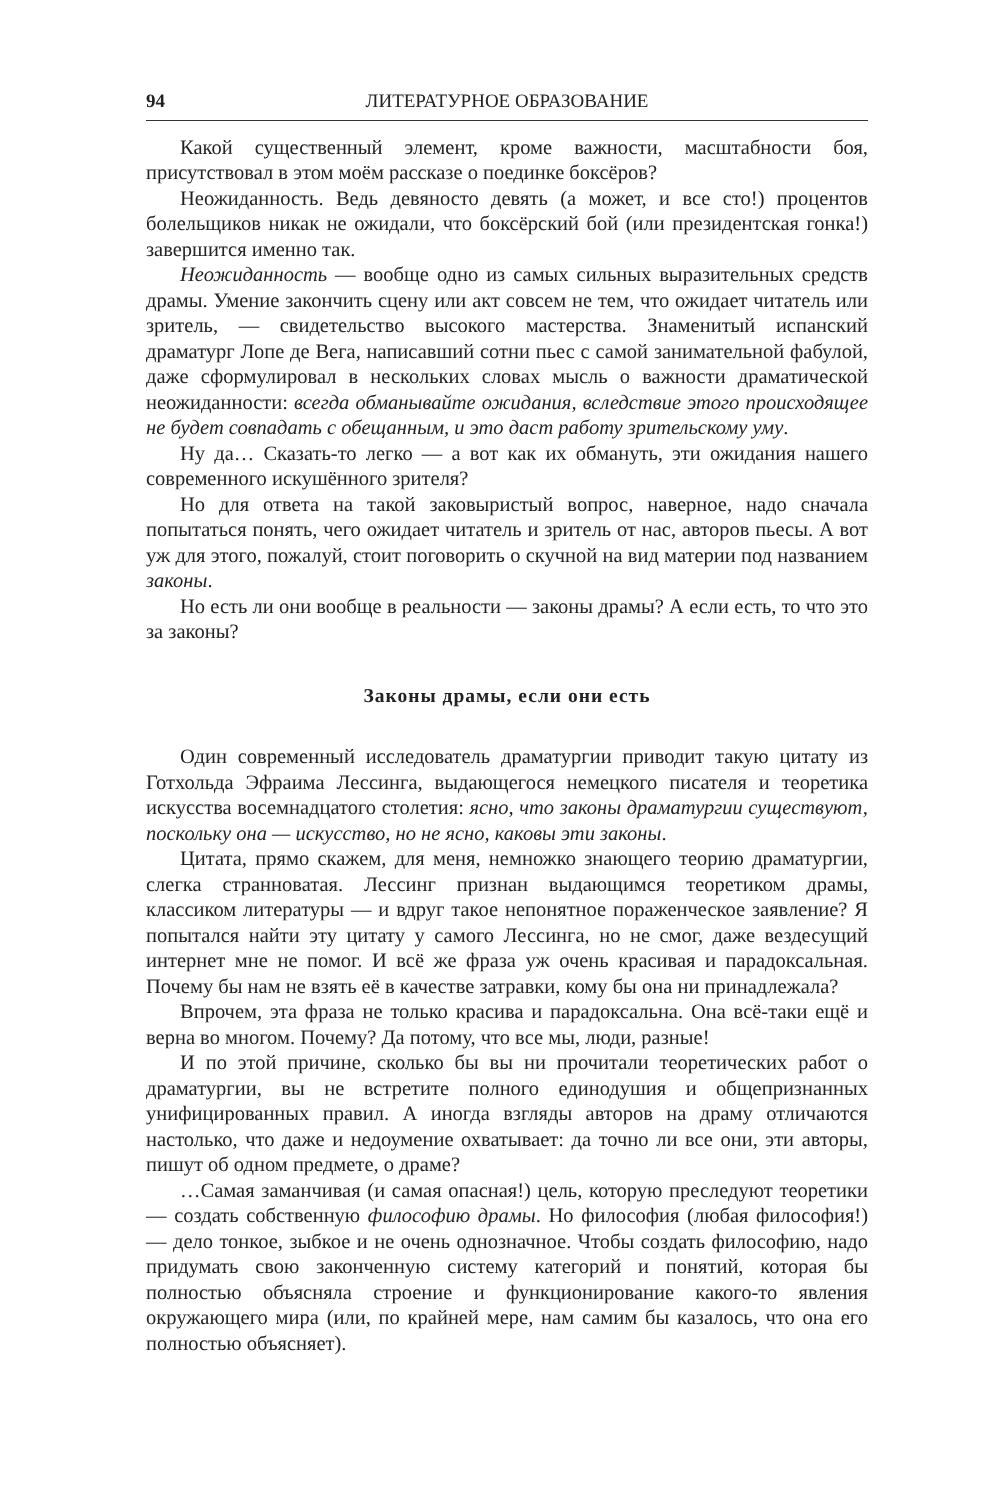94 ЛИТЕРАТУРНОЕ ОБРАЗОВАНИЕ
Какой существенный элемент, кроме важности, масштабности боя, присутствовал в этом моём рассказе о поединке боксёров?
Неожиданность. Ведь девяносто девять (а может, и все сто!) процентов болельщиков никак не ожидали, что боксёрский бой (или президентская гонка!) завершится именно так.
Неожиданность — вообще одно из самых сильных выразительных средств драмы. Умение закончить сцену или акт совсем не тем, что ожидает читатель или зритель, — свидетельство высокого мастерства. Знаменитый испанский драматург Лопе де Вега, написавший сотни пьес с самой занимательной фабулой, даже сформулировал в нескольких словах мысль о важности драматической неожиданности: всегда обманывайте ожидания, вследствие этого происходящее не будет совпадать с обещанным, и это даст работу зрительскому уму.
Ну да… Сказать-то легко — а вот как их обмануть, эти ожидания нашего современного искушённого зрителя?
Но для ответа на такой заковыристый вопрос, наверное, надо сначала попытаться понять, чего ожидает читатель и зритель от нас, авторов пьесы. А вот уж для этого, пожалуй, стоит поговорить о скучной на вид материи под названием законы.
Но есть ли они вообще в реальности — законы драмы? А если есть, то что это за законы?
Законы драмы, если они есть
Один современный исследователь драматургии приводит такую цитату из Готхольда Эфраима Лессинга, выдающегося немецкого писателя и теоретика искусства восемнадцатого столетия: ясно, что законы драматургии существуют, поскольку она — искусство, но не ясно, каковы эти законы.
Цитата, прямо скажем, для меня, немножко знающего теорию драматургии, слегка странноватая. Лессинг признан выдающимся теоретиком драмы, классиком литературы — и вдруг такое непонятное пораженческое заявление? Я попытался найти эту цитату у самого Лессинга, но не смог, даже вездесущий интернет мне не помог. И всё же фраза уж очень красивая и парадоксальная. Почему бы нам не взять её в качестве затравки, кому бы она ни принадлежала?
Впрочем, эта фраза не только красива и парадоксальна. Она всё-таки ещё и верна во многом. Почему? Да потому, что все мы, люди, разные!
И по этой причине, сколько бы вы ни прочитали теоретических работ о драматургии, вы не встретите полного единодушия и общепризнанных унифицированных правил. А иногда взгляды авторов на драму отличаются настолько, что даже и недоумение охватывает: да точно ли все они, эти авторы, пишут об одном предмете, о драме?
…Самая заманчивая (и самая опасная!) цель, которую преследуют теоретики — создать собственную философию драмы. Но философия (любая философия!) — дело тонкое, зыбкое и не очень однозначное. Чтобы создать философию, надо придумать свою законченную систему категорий и понятий, которая бы полностью объясняла строение и функционирование какого-то явления окружающего мира (или, по крайней мере, нам самим бы казалось, что она его полностью объясняет).